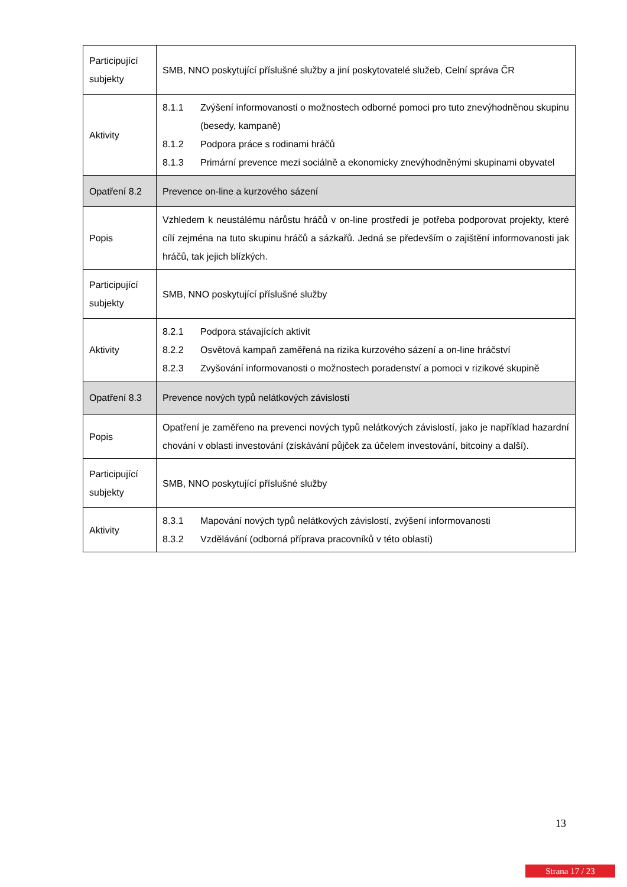| Participující subjekty | SMB, NNO poskytující příslušné služby a jiní poskytovatelé služeb, Celní správa ČR |
| Aktivity | 8.1.1 Zvýšení informovanosti o možnostech odborné pomoci pro tuto znevýhodněnou skupinu (besedy, kampaně) 8.1.2 Podpora práce s rodinami hráčů 8.1.3 Primární prevence mezi sociálně a ekonomicky znevýhodněnými skupinami obyvatel |
| Opatření 8.2 | Prevence on-line a kurzového sázení |
| Popis | Vzhledem k neustálému nárůstu hráčů v on-line prostředí je potřeba podporovat projekty, které cílí zejména na tuto skupinu hráčů a sázkařů. Jedná se především o zajištění informovanosti jak hráčů, tak jejich blízkých. |
| Participující subjekty | SMB, NNO poskytující příslušné služby |
| Aktivity | 8.2.1 Podpora stávajících aktivit 8.2.2 Osvětová kampaň zaměřená na rizika kurzového sázení a on-line hráčství 8.2.3 Zvyšování informovanosti o možnostech poradenství a pomoci v rizikové skupině |
| Opatření 8.3 | Prevence nových typů nelátkových závislostí |
| Popis | Opatření je zaměřeno na prevenci nových typů nelátkových závislostí, jako je například hazardní chování v oblasti investování (získávání půjček za účelem investování, bitcoiny a další). |
| Participující subjekty | SMB, NNO poskytující příslušné služby |
| Aktivity | 8.3.1 Mapování nových typů nelátkových závislostí, zvýšení informovanosti 8.3.2 Vzdělávání (odborná příprava pracovníků v této oblasti) |
13
Strana 17 / 23